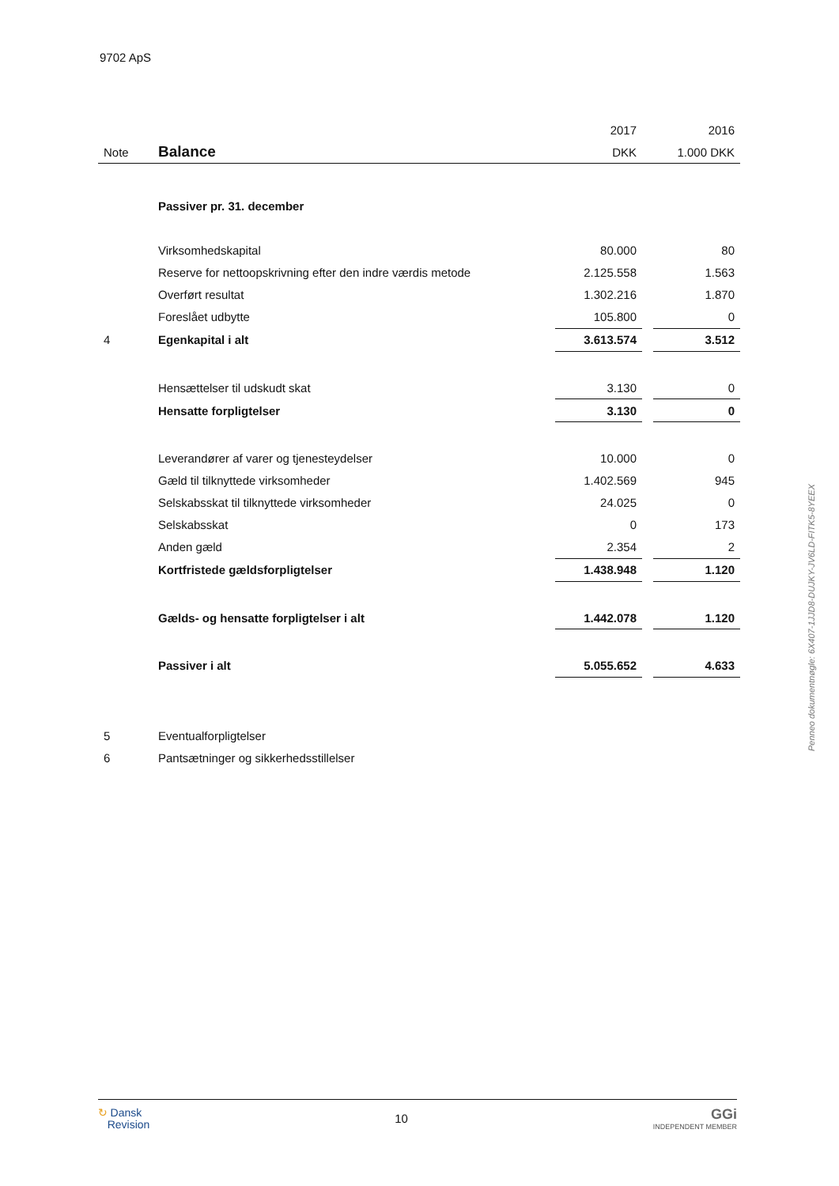9702 ApS
| | | 2017 | | 2016 |
| Note | Balance | DKK | | 1.000 DKK |
| | Passiver pr. 31. december | | | |
| | Virksomhedskapital | 80.000 | | 80 |
| | Reserve for nettoopskrivning efter den indre værdis metode | 2.125.558 | | 1.563 |
| | Overført resultat | 1.302.216 | | 1.870 |
| | Foreslået udbytte | 105.800 | | 0 |
| 4 | Egenkapital i alt | 3.613.574 | | 3.512 |
| | Hensættelser til udskudt skat | 3.130 | | 0 |
| | Hensatte forpligtelser | 3.130 | | 0 |
| | Leverandører af varer og tjenesteydelser | 10.000 | | 0 |
| | Gæld til tilknyttede virksomheder | 1.402.569 | | 945 |
| | Selskabsskat til tilknyttede virksomheder | 24.025 | | 0 |
| | Selskabsskat | 0 | | 173 |
| | Anden gæld | 2.354 | | 2 |
| | Kortfristede gældsforpligtelser | 1.438.948 | | 1.120 |
| | Gælds- og hensatte forpligtelser i alt | 1.442.078 | | 1.120 |
| | Passiver i alt | 5.055.652 | | 4.633 |
| 5 | Eventualforpligtelser | | | |
| 6 | Pantsætninger og sikkerhedsstillelser | | | |
Penneo dokumentnøgle: 6X407-1JJD8-DUJKY-JV6LD-FITK5-8YEEX
↻ Dansk
Revision
10
GGi
INDEPENDENT MEMBER